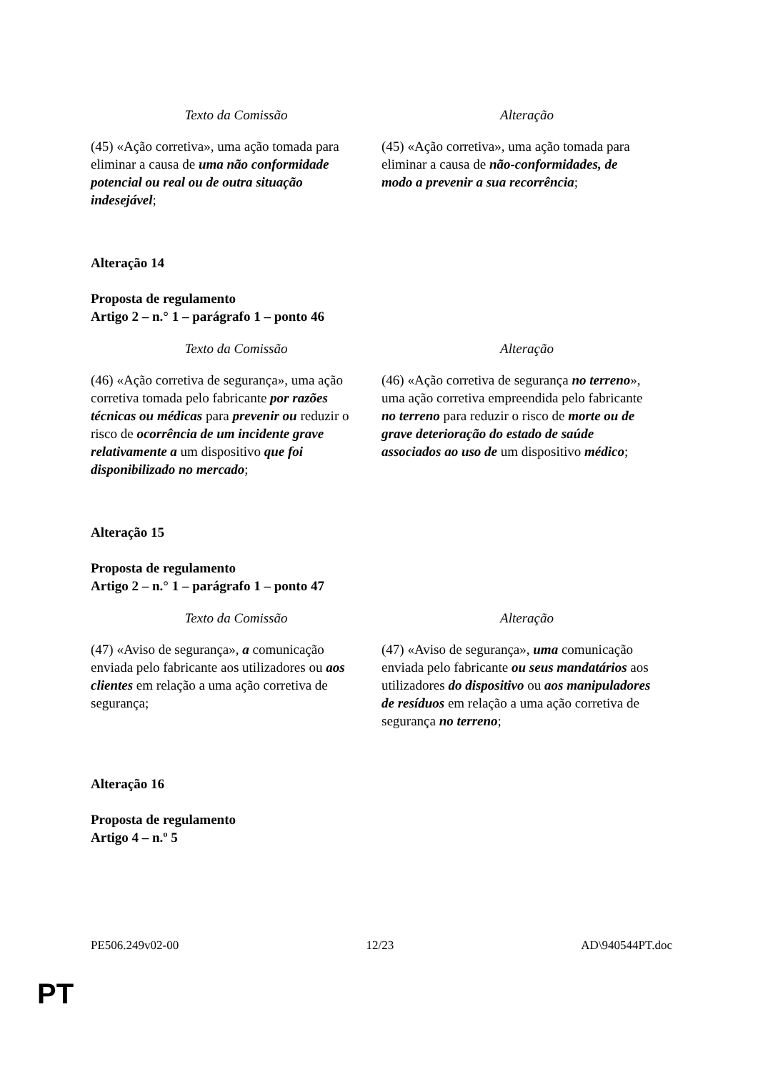| Texto da Comissão | Alteração |
| --- | --- |
| (45) «Ação corretiva», uma ação tomada para eliminar a causa de uma não conformidade potencial ou real ou de outra situação indesejável ; | (45) «Ação corretiva», uma ação tomada para eliminar a causa de não-conformidades, de modo a prevenir a sua recorrência ; |
Alteração 14
Proposta de regulamento
Artigo 2 – n.° 1 – parágrafo 1 – ponto 46
| Texto da Comissão | Alteração |
| --- | --- |
| (46) «Ação corretiva de segurança», uma ação corretiva tomada pelo fabricante por razões técnicas ou médicas para prevenir ou reduzir o risco de ocorrência de um incidente grave relativamente a um dispositivo que foi disponibilizado no mercado ; | (46) «Ação corretiva de segurança no terreno », uma ação corretiva empreendida pelo fabricante no terreno para reduzir o risco de morte ou de grave deterioração do estado de saúde associados ao uso de um dispositivo médico ; |
Alteração 15
Proposta de regulamento
Artigo 2 – n.° 1 – parágrafo 1 – ponto 47
| Texto da Comissão | Alteração |
| --- | --- |
| (47) «Aviso de segurança», a comunicação enviada pelo fabricante aos utilizadores ou aos clientes em relação a uma ação corretiva de segurança; | (47) «Aviso de segurança», uma comunicação enviada pelo fabricante ou seus mandatários aos utilizadores do dispositivo ou aos manipuladores de resíduos em relação a uma ação corretiva de segurança no terreno ; |
Alteração 16
Proposta de regulamento
Artigo 4 – n.º 5
PE506.249v02-00 12/23 AD\940544PT.doc
PT